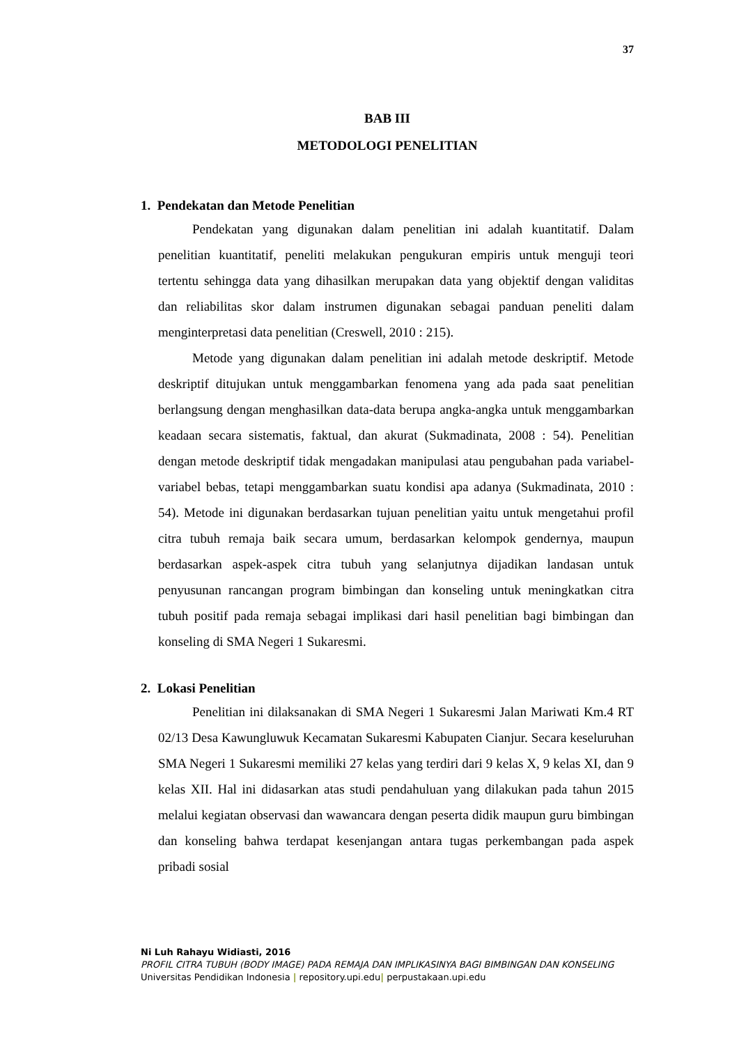37
BAB III
METODOLOGI PENELITIAN
1. Pendekatan dan Metode Penelitian
Pendekatan yang digunakan dalam penelitian ini adalah kuantitatif. Dalam penelitian kuantitatif, peneliti melakukan pengukuran empiris untuk menguji teori tertentu sehingga data yang dihasilkan merupakan data yang objektif dengan validitas dan reliabilitas skor dalam instrumen digunakan sebagai panduan peneliti dalam menginterpretasi data penelitian (Creswell, 2010 : 215).
Metode yang digunakan dalam penelitian ini adalah metode deskriptif. Metode deskriptif ditujukan untuk menggambarkan fenomena yang ada pada saat penelitian berlangsung dengan menghasilkan data-data berupa angka-angka untuk menggambarkan keadaan secara sistematis, faktual, dan akurat (Sukmadinata, 2008 : 54). Penelitian dengan metode deskriptif tidak mengadakan manipulasi atau pengubahan pada variabel-variabel bebas, tetapi menggambarkan suatu kondisi apa adanya (Sukmadinata, 2010 : 54). Metode ini digunakan berdasarkan tujuan penelitian yaitu untuk mengetahui profil citra tubuh remaja baik secara umum, berdasarkan kelompok gendernya, maupun berdasarkan aspek-aspek citra tubuh yang selanjutnya dijadikan landasan untuk penyusunan rancangan program bimbingan dan konseling untuk meningkatkan citra tubuh positif pada remaja sebagai implikasi dari hasil penelitian bagi bimbingan dan konseling di SMA Negeri 1 Sukaresmi.
2. Lokasi Penelitian
Penelitian ini dilaksanakan di SMA Negeri 1 Sukaresmi Jalan Mariwati Km.4 RT 02/13 Desa Kawungluwuk Kecamatan Sukaresmi Kabupaten Cianjur. Secara keseluruhan SMA Negeri 1 Sukaresmi memiliki 27 kelas yang terdiri dari 9 kelas X, 9 kelas XI, dan 9 kelas XII. Hal ini didasarkan atas studi pendahuluan yang dilakukan pada tahun 2015 melalui kegiatan observasi dan wawancara dengan peserta didik maupun guru bimbingan dan konseling bahwa terdapat kesenjangan antara tugas perkembangan pada aspek pribadi sosial
Ni Luh Rahayu Widiasti, 2016
PROFIL CITRA TUBUH (BODY IMAGE) PADA REMAJA DAN IMPLIKASINYA BAGI BIMBINGAN DAN KONSELING
Universitas Pendidikan Indonesia | repository.upi.edu| perpustakaan.upi.edu